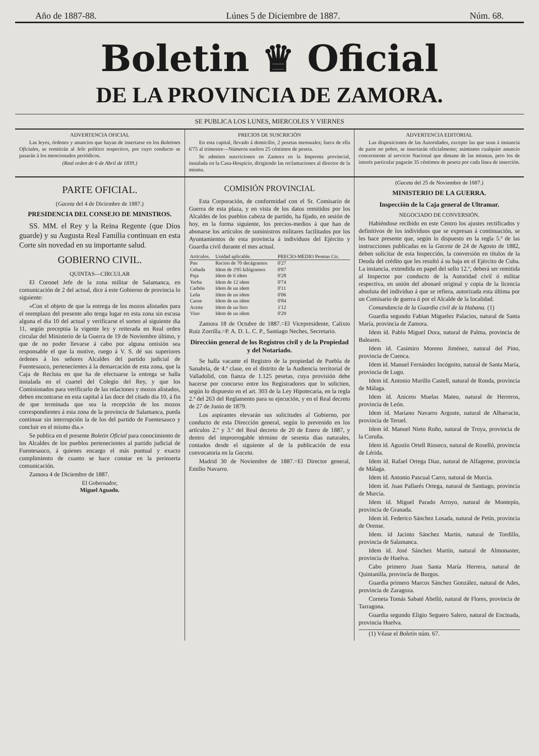Año de 1887-88. Lúnes 5 de Diciembre de 1887. Núm. 68.
Boletin ♛ Oficial
DE LA PROVINCIA DE ZAMORA.
SE PUBLICA LOS LUNES, MIERCOLES Y VIERNES
ADVERTENCIA OFICIAL
Las leyes, órdenes y anuncios que hayan de insertarse en los Boletines Oficiales, se remitirán al Jefe político respectivo, por cuyo conducto se pasarán á los mencionados periódicos.
(Real orden de 6 de Abril de 1839.)
PRECIOS DE SUSCRICIÓN
En esta capital, llevado á domicilio, 2 pesetas mensuales; fuera de ella 6'75 al trimestre—Números sueltos 25 céntimos de peseta.
Se admiten suscriciones en Zamora en la Imprenta provincial, instalada en la Casa-Hospicio, dirigiendo las reclamaciones al director de la misma.
ADVERTENCIA EDITORIAL
Las disposiciones de las Autoridades, excepto las que sean á instancia de parte no pobre, se insertarán oficialmente; asimismo cualquier anuncio concerniente al servicio Nacional que dimane de las mismas, pero los de interés particular pagarán 35 céntimos de peseta por cada línea de inserción.
PARTE OFICIAL.
(Gaceta del 4 de Diciembre de 1887.)
PRESIDENCIA DEL CONSEJO DE MINISTROS.
SS. MM. el Rey y la Reina Regente (que Dios guarde) y su Augusta Real Familia continuan en esta Corte sin novedad en su importante salud.
GOBIERNO CIVIL.
QUINTAS—CIRCULAR
El Coronel Jefe de la zona militar de Salamanca, en comunicación de 2 del actual, dice á este Gobierno de provincia lo siguiente:
«Con el objeto de que la entrega de los mozos alistados para el reemplazo del presente año tenga lugar en esta zona sin escusa alguna el dia 10 del actual y verificarse el sorteo al siguiente dia 11, según preceptúa la vigente ley y reiterada en Real orden circular del Ministerio de la Guerra de 19 de Noviembre último, y que de no poder llevarse á cabo por alguna omisión sea responsable el que la motive, ruego á V. S. dé sus superiores órdenes á los señores Alcaldes del partido judicial de Fuentesauco, pertenecientes á la demarcación de esta zona, que la Caja de Recluta en que ha de efectuarse la entrega se halla instalada en el cuartel del Colegio del Rey, y que los Comisionados para verificarlo de las relaciones y mozos alistados, deben encontrarse en esta capital á las doce del citado dia 10, á fin de que terminada que sea la recepción de los mozos correspondientes á esta zona de la provincia de Salamanca, pueda continuar sin interrupción la de los del partido de Fuentesauco y concluir en el mismo dia.»
Se publica en el presente Boletin Oficial para conocimiento de los Alcaldes de los pueblos pertenecientes al partido judicial de Fuentesauco, á quienes encargo el más puntual y exacto cumplimiento de cuanto se hace constar en la preinserta comunicación.
Zamora 4 de Diciembre de 1887.
El Gobernador,
Miguel Aguado.
COMISIÓN PROVINCIAL
Esta Corporación, de conformidad con el Sr. Comisario de Guerra de esta plaza, y en vista de los datos remitidos por los Alcaldes de los pueblos cabeza de partido, ha fijado, en sesión de hoy, en la forma siguiente, los precios-medios á que han de abonarse los artículos de suministros militares facilitados por los Ayuntamientos de esta provincia á indivíduos del Ejército y Guardia civil durante el mes actual.
| Artículos. | Unidad aplicable. | PRECIO-MEDIO Pesetas Cts. |
| --- | --- | --- |
| Pan | Racion de 70 decágramos | 0'27 |
| Cebada | Idem de 3'95 kilógramos | 0'87 |
| Paja | Idem de 6 idem | 0'28 |
| Yerba | Idem de 12 idem | 0'74 |
| Carbón | Idem de un idem | 0'11 |
| Leña | Idem de un idem | 0'06 |
| Carne | Idem de un idem | 0'84 |
| Aceite | Idem de un litro | 1'12 |
| Vino | Idem de un idem | 0'29 |
Zamora 18 de Octubre de 1887.=El Vicepresidente, Calixto Ruiz Zorrilla.=P. A. D. L. C. P., Santiago Neches, Secretario.
Dirección general de los Registros civil y de la Propiedad y del Notariado.
Se halla vacante el Registro de la propiedad de Puebla de Sanabria, de 4.ª clase, en el distrito de la Audiencia territorial de Valladolid, con fianza de 1.125 pesetas, cuya provisión debe hacerse por concurso entre los Registradores que lo soliciten, según lo dispuesto en el art. 303 de la Ley Hipotecaria, en la regla 2.ª del 263 del Reglamento para su ejecución, y en el Real decreto de 27 de Junio de 1879.
Los aspirantes elevarán sus solicitudes al Gobierno, por conducto de esta Dirección general, según lo prevenido en los artículos 2.º y 3.º del Real decreto de 20 de Enero de 1887, y dentro del improrrogable término de sesenta dias naturales, contados desde el siguiente al de la publicación de esta convocatoria en la Gaceta.
Madrid 30 de Noviembre de 1887.=El Director general, Emilio Navarro.
(Gaceta del 25 de Noviembre de 1887.)
MINISTERIO DE LA GUERRA.
Inspección de la Caja general de Ultramar.
NEGOCIADO DE CONVERSIÓN.
Habiéndose recibido en este Centro los ajustes rectificados y definitivos de los individuos que se expresan á continuación, se les hace presente que, según lo dispuesto en la regla 5.ª de las instrucciones publicadas en la Gaceta de 24 de Agosto de 1882, deben solicitar de esta Inspección, la conversión en títulos de la Deuda del crédito que les resultó á su baja en el Ejército de Cuba. La instancia, extendida en papel del sello 12.º, deberá ser remitida al Inspector por conducto de la Autoridad civil ó militar respectiva, en unión del abonaré original y copia de la licencia absoluta del individuo á que se refiera, autorizada esta última por un Comisario de guerra ó por el Alcalde de la localidad.
Comandancia de la Guardia civil de la Habana. (1)
Guardia segundo Fabian Miguelez Palacios, natural de Santa María, provincia de Zamora.
Idem íd. Pablo Miguel Dora, natural de Palma, provincia de Baleares.
Idem íd. Casimiro Moreno Jiménez, natural del Pino, provincia de Cuenca.
Idem íd. Manuel Fernández Incógnito, natural de Santa María, provincia de Lugo.
Idem íd. Antonio Murillo Castell, natural de Ronda, provincia de Málaga.
Idem íd. Aniceto Muelas Mateo, natural de Herreros, provincia de León.
Idem íd. Mariano Navarro Arguste, natural de Albarracin, provincia de Teruel.
Idem íd. Manuel Nieto Roño, natural de Troya, provincia de la Coruña.
Idem íd. Agustín Ortell Rioseco, natural de Roselló, provincia de Lérida.
Idem íd. Rafael Ortega Diaz, natural de Alfageme, provincia de Málaga.
Idem íd. Antonio Pascual Carro, natural de Murcia.
Idem íd. Juan Pallarés Ortega, natural de Santiago, provincia de Murcia.
Idem íd. Miguel Parado Arroyo, natural de Montepío, provincia de Granada.
Idem íd. Federico Sánchez Losada, natural de Petín, provincia de Orense.
Idem. íd Jacinto Sánchez Martin, natural de Tordillo, provincia de Salamanca.
Idem íd. José Sánchez Martín, natural de Almonaster, provincia de Huelva.
Cabo primero Juan Santa María Herrera, natural de Quintanilla, provincia de Burgos.
Guardia primero Marcos Sánchez González, natural de Ades, provincia de Zaragoza.
Corneta Tomás Sabaté Abelló, natural de Flores, provincia de Tarragona.
Guardia segundo Eligio Seguero Salero, natural de Encinada, provincia Huelva.
(1) Véase el Boletin núm. 67.